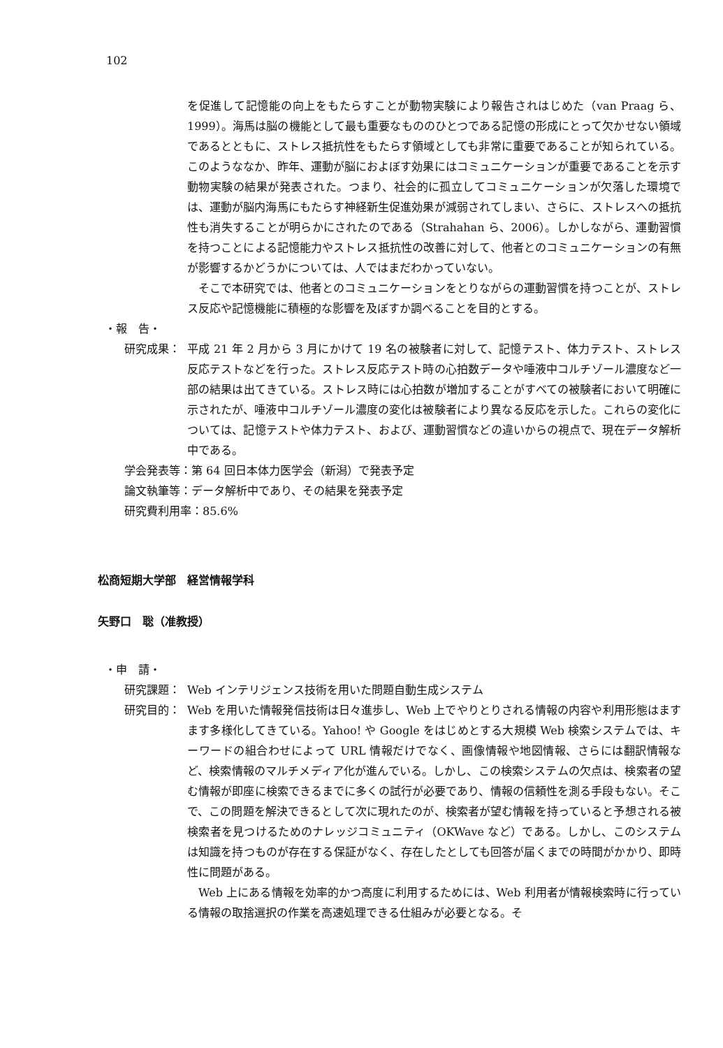102
を促進して記憶能の向上をもたらすことが動物実験により報告されはじめた（van Praag ら、1999）。海馬は脳の機能として最も重要なもののひとつである記憶の形成にとって欠かせない領域であるとともに、ストレス抵抗性をもたらす領域としても非常に重要であることが知られている。このようななか、昨年、運動が脳におよぼす効果にはコミュニケーションが重要であることを示す動物実験の結果が発表された。つまり、社会的に孤立してコミュニケーションが欠落した環境では、運動が脳内海馬にもたらす神経新生促進効果が減弱されてしまい、さらに、ストレスへの抵抗性も消失することが明らかにされたのである（Strahahan ら、2006）。しかしながら、運動習慣を持つことによる記憶能力やストレス抵抗性の改善に対して、他者とのコミュニケーションの有無が影響するかどうかについては、人ではまだわかっていない。
　そこで本研究では、他者とのコミュニケーションをとりながらの運動習慣を持つことが、ストレス反応や記憶機能に積極的な影響を及ぼすか調べることを目的とする。
・報　告・
研究成果： 平成 21 年 2 月から 3 月にかけて 19 名の被験者に対して、記憶テスト、体力テスト、ストレス反応テストなどを行った。ストレス反応テスト時の心拍数データや唾液中コルチゾール濃度など一部の結果は出てきている。ストレス時には心拍数が増加することがすべての被験者において明確に示されたが、唾液中コルチゾール濃度の変化は被験者により異なる反応を示した。これらの変化については、記憶テストや体力テスト、および、運動習慣などの違いからの視点で、現在データ解析中である。
学会発表等：第 64 回日本体力医学会（新潟）で発表予定
論文執筆等：データ解析中であり、その結果を発表予定
研究費利用率：85.6%
松商短期大学部　経営情報学科
矢野口　聡（准教授）
・申　請・
研究課題： Web インテリジェンス技術を用いた問題自動生成システム
研究目的： Web を用いた情報発信技術は日々進歩し、Web 上でやりとりされる情報の内容や利用形態はますます多様化してきている。Yahoo! や Google をはじめとする大規模 Web 検索システムでは、キーワードの組合わせによって URL 情報だけでなく、画像情報や地図情報、さらには翻訳情報など、検索情報のマルチメディア化が進んでいる。しかし、この検索システムの欠点は、検索者の望む情報が即座に検索できるまでに多くの試行が必要であり、情報の信頼性を測る手段もない。そこで、この問題を解決できるとして次に現れたのが、検索者が望む情報を持っていると予想される被検索者を見つけるためのナレッジコミュニティ（OKWave など）である。しかし、このシステムは知識を持つものが存在する保証がなく、存在したとしても回答が届くまでの時間がかかり、即時性に問題がある。
　Web 上にある情報を効率的かつ高度に利用するためには、Web 利用者が情報検索時に行っている情報の取捨選択の作業を高速処理できる仕組みが必要となる。そ